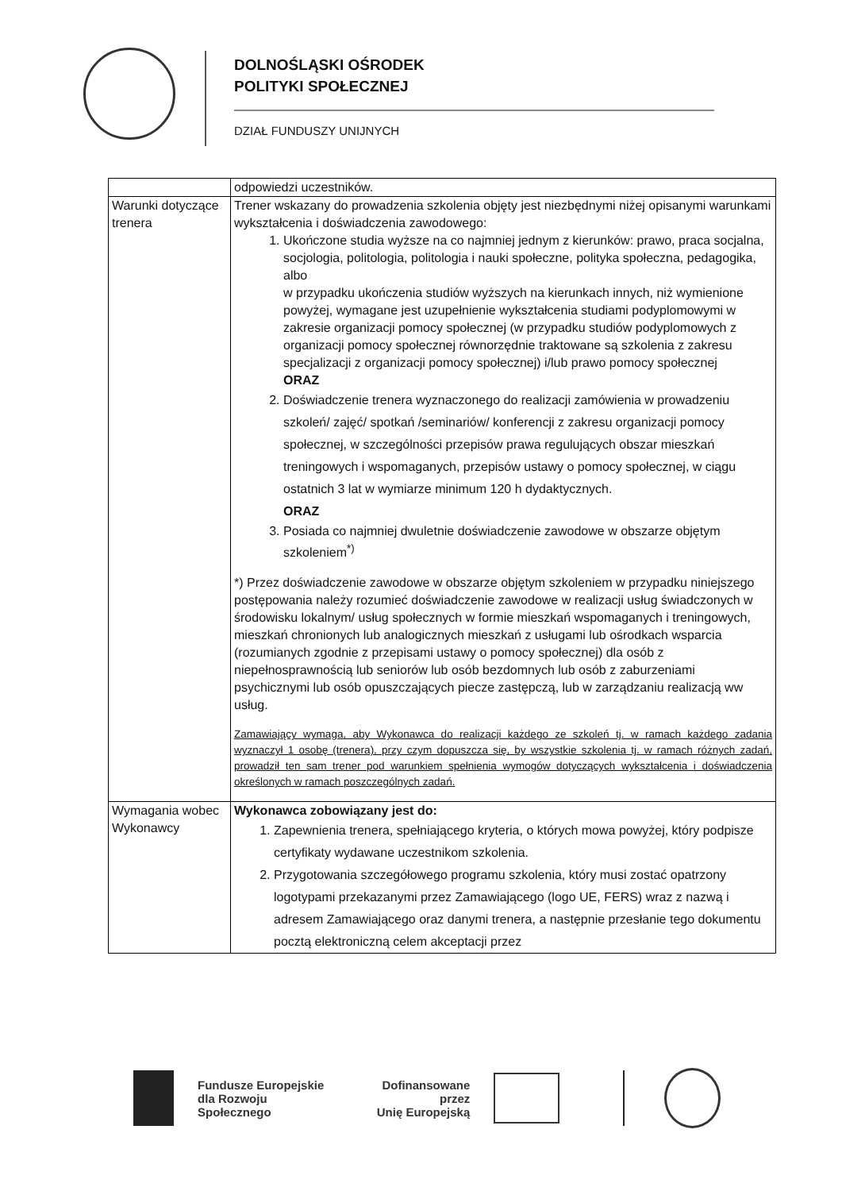DOLNOŚLĄSKI OŚRODEK
POLITYKI SPOŁECZNEJ
DZIAŁ FUNDUSZY UNIJNYCH
| | odpowiedzi uczestników. |
| Warunki dotyczące trenera | Trener wskazany do prowadzenia szkolenia objęty jest niezbędnymi niżej opisanymi warunkami wykształcenia i doświadczenia zawodowego: 1. Ukończone studia wyższe na co najmniej jednym z kierunków: prawo, praca socjalna, socjologia, politologia, politologia i nauki społeczne, polityka społeczna, pedagogika, albo w przypadku ukończenia studiów wyższych na kierunkach innych, niż wymienione powyżej, wymagane jest uzupełnienie wykształcenia studiami podyplomowymi w zakresie organizacji pomocy społecznej (w przypadku studiów podyplomowych z organizacji pomocy społecznej równorzędnie traktowane są szkolenia z zakresu specjalizacji z organizacji pomocy społecznej) i/lub prawo pomocy społecznej ORAZ 2. Doświadczenie trenera wyznaczonego do realizacji zamówienia w prowadzeniu szkoleń/ zajęć/ spotkań /seminariów/ konferencji z zakresu organizacji pomocy społecznej, w szczególności przepisów prawa regulujących obszar mieszkań treningowych i wspomaganych, przepisów ustawy o pomocy społecznej, w ciągu ostatnich 3 lat w wymiarze minimum 120 h dydaktycznych. ORAZ 3. Posiada co najmniej dwuletnie doświadczenie zawodowe w obszarze objętym szkoleniem<sup>*)</sup> *) Przez doświadczenie zawodowe w obszarze objętym szkoleniem w przypadku niniejszego postępowania należy rozumieć doświadczenie zawodowe w realizacji usług świadczonych w środowisku lokalnym/ usług społecznych w formie mieszkań wspomaganych i treningowych, mieszkań chronionych lub analogicznych mieszkań z usługami lub ośrodkach wsparcia (rozumianych zgodnie z przepisami ustawy o pomocy społecznej) dla osób z niepełnosprawnością lub seniorów lub osób bezdomnych lub osób z zaburzeniami psychicznymi lub osób opuszczających piecze zastępczą, lub w zarządzaniu realizacją ww usług. Zamawiający wymaga, aby Wykonawca do realizacji każdego ze szkoleń tj. w ramach każdego zadania wyznaczył 1 osobę (trenera), przy czym dopuszcza się, by wszystkie szkolenia tj. w ramach różnych zadań, prowadził ten sam trener pod warunkiem spełnienia wymogów dotyczących wykształcenia i doświadczenia określonych w ramach poszczególnych zadań. |
| Wymagania wobec Wykonawcy | Wykonawca zobowiązany jest do: 1. Zapewnienia trenera, spełniającego kryteria, o których mowa powyżej, który podpisze certyfikaty wydawane uczestnikom szkolenia. 2. Przygotowania szczegółowego programu szkolenia, który musi zostać opatrzony logotypami przekazanymi przez Zamawiającego (logo UE, FERS) wraz z nazwą i adresem Zamawiającego oraz danymi trenera, a następnie przesłanie tego dokumentu pocztą elektroniczną celem akceptacji przez |
Fundusze Europejskie
dla Rozwoju Społecznego
Dofinansowane przez
Unię Europejską